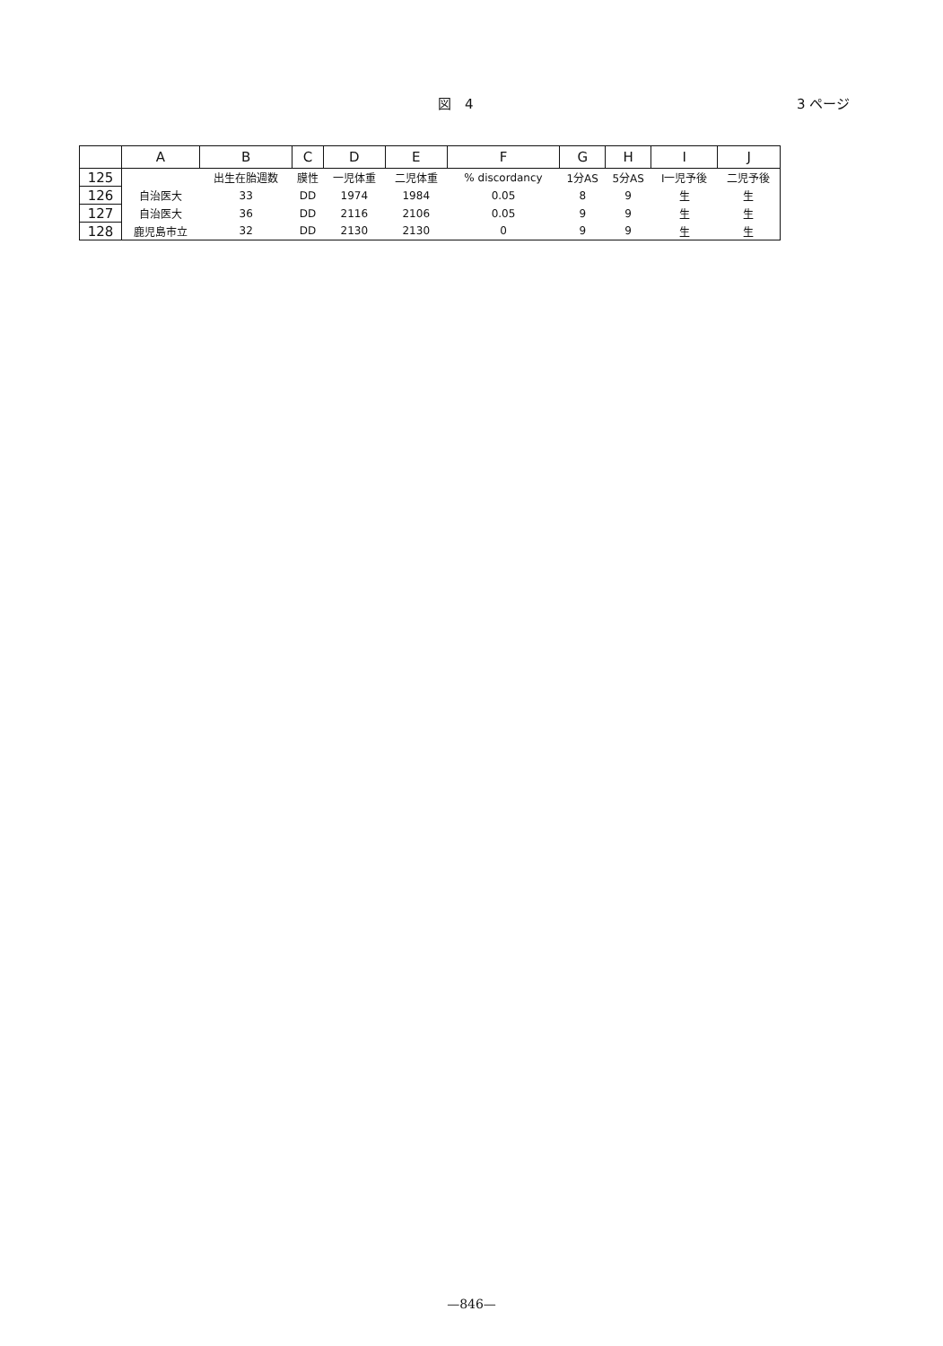図　4 3 ページ
| | A | B | C | D | E | F | G | H | I | J |
| --- | --- | --- | --- | --- | --- | --- | --- | --- | --- | --- |
| 125 | | 出生在胎週数 | 膜性 | 一児体重 | 二児体重 | % discordancy | 1分AS | 5分AS | I一児予後 | 二児予後 |
| 126 | 自治医大 | 33 | DD | 1974 | 1984 | 0.05 | 8 | 9 | 生 | 生 |
| 127 | 自治医大 | 36 | DD | 2116 | 2106 | 0.05 | 9 | 9 | 生 | 生 |
| 128 | 鹿児島市立 | 32 | DD | 2130 | 2130 | 0 | 9 | 9 | 生 | 生 |
—846—